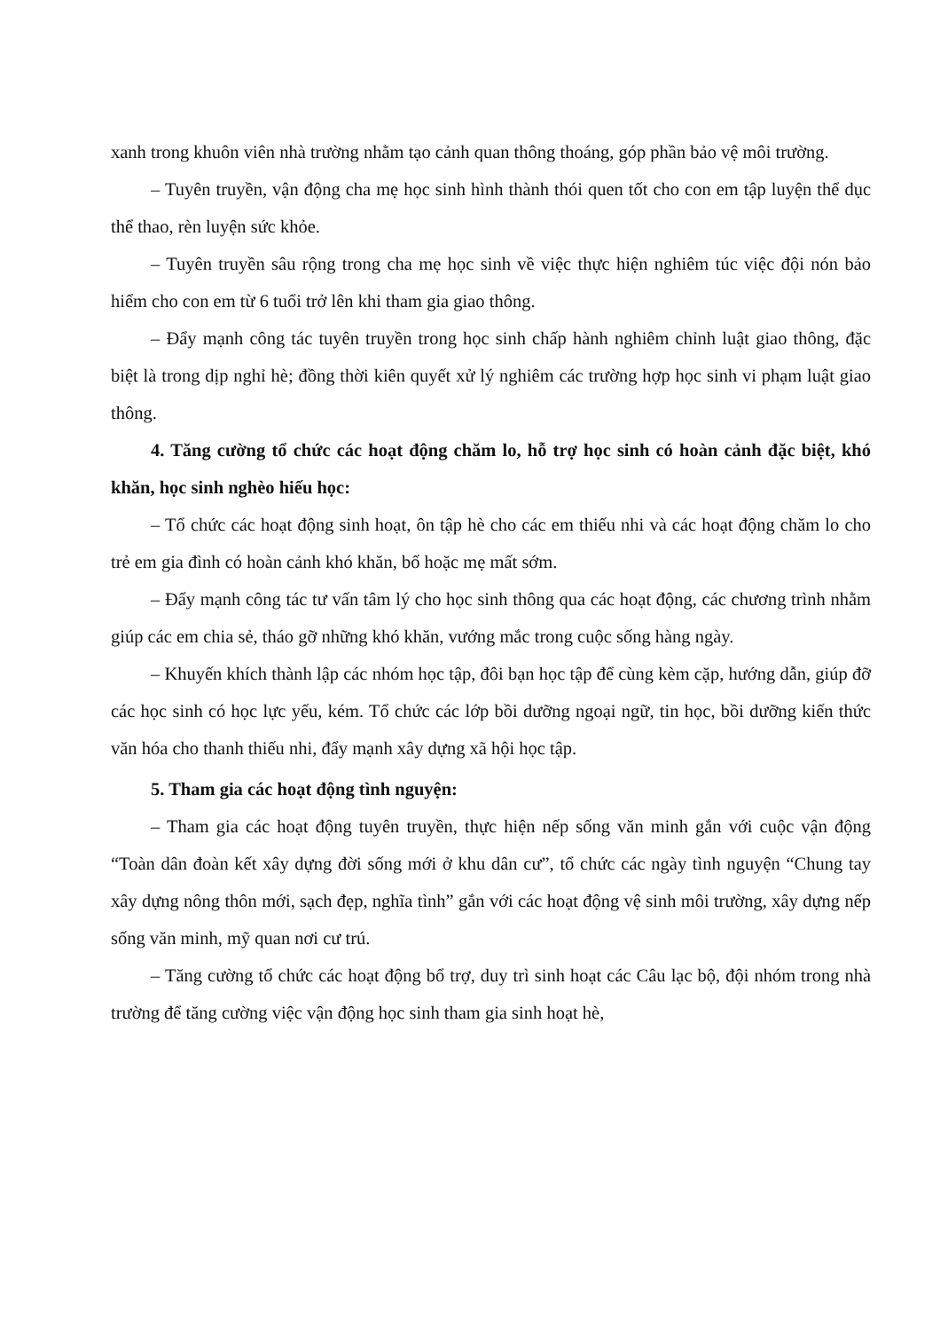xanh trong khuôn viên nhà trường nhằm tạo cảnh quan thông thoáng, góp phần bảo vệ môi trường.
– Tuyên truyền, vận động cha mẹ học sinh hình thành thói quen tốt cho con em tập luyện thể dục thể thao, rèn luyện sức khỏe.
– Tuyên truyền sâu rộng trong cha mẹ học sinh về việc thực hiện nghiêm túc việc đội nón bảo hiểm cho con em từ 6 tuổi trở lên khi tham gia giao thông.
– Đẩy mạnh công tác tuyên truyền trong học sinh chấp hành nghiêm chỉnh luật giao thông, đặc biệt là trong dịp nghỉ hè; đồng thời kiên quyết xử lý nghiêm các trường hợp học sinh vi phạm luật giao thông.
4. Tăng cường tổ chức các hoạt động chăm lo, hỗ trợ học sinh có hoàn cảnh đặc biệt, khó khăn, học sinh nghèo hiếu học:
– Tổ chức các hoạt động sinh hoạt, ôn tập hè cho các em thiếu nhi và các hoạt động chăm lo cho trẻ em gia đình có hoàn cảnh khó khăn, bố hoặc mẹ mất sớm.
– Đẩy mạnh công tác tư vấn tâm lý cho học sinh thông qua các hoạt động, các chương trình nhằm giúp các em chia sẻ, tháo gỡ những khó khăn, vướng mắc trong cuộc sống hàng ngày.
– Khuyến khích thành lập các nhóm học tập, đôi bạn học tập để cùng kèm cặp, hướng dẫn, giúp đỡ các học sinh có học lực yếu, kém. Tổ chức các lớp bồi dưỡng ngoại ngữ, tin học, bồi dưỡng kiến thức văn hóa cho thanh thiếu nhi, đẩy mạnh xây dựng xã hội học tập.
5. Tham gia các hoạt động tình nguyện:
– Tham gia các hoạt động tuyên truyền, thực hiện nếp sống văn minh gắn với cuộc vận động “Toàn dân đoàn kết xây dựng đời sống mới ở khu dân cư”, tổ chức các ngày tình nguyện “Chung tay xây dựng nông thôn mới, sạch đẹp, nghĩa tình” gắn với các hoạt động vệ sinh môi trường, xây dựng nếp sống văn minh, mỹ quan nơi cư trú.
– Tăng cường tổ chức các hoạt động bổ trợ, duy trì sinh hoạt các Câu lạc bộ, đội nhóm trong nhà trường để tăng cường việc vận động học sinh tham gia sinh hoạt hè,